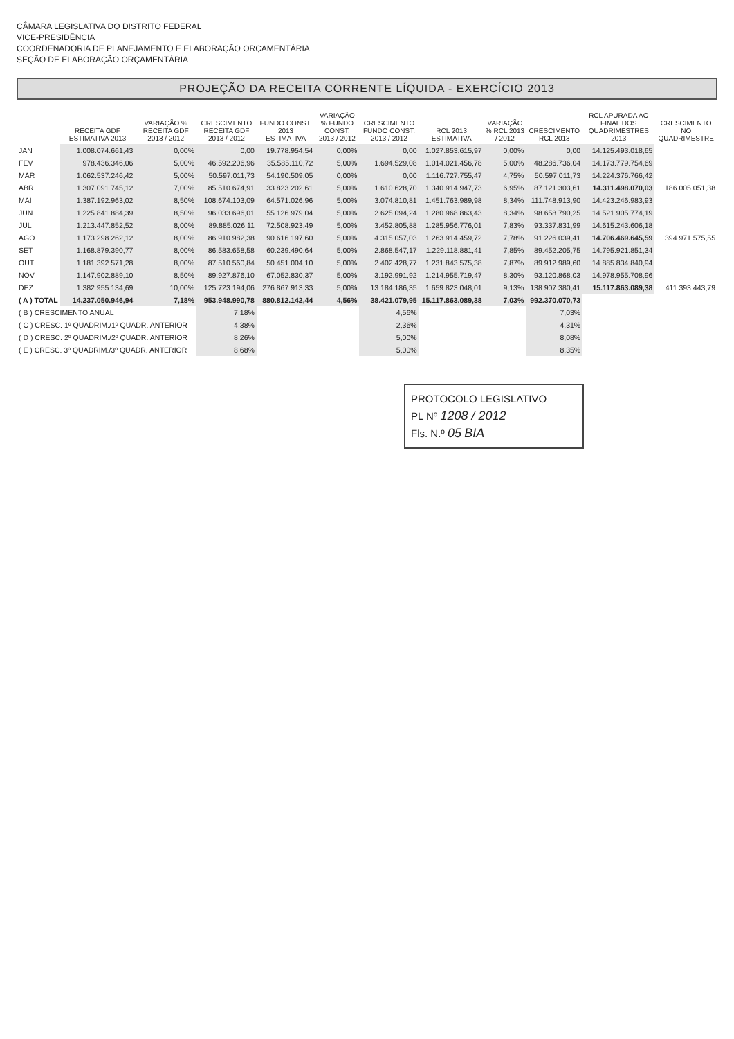CÂMARA LEGISLATIVA DO DISTRITO FEDERAL
VICE-PRESIDÊNCIA
COORDENADORIA DE PLANEJAMENTO E ELABORAÇÃO ORÇAMENTÁRIA
SEÇÃO DE ELABORAÇÃO ORÇAMENTÁRIA
PROJEÇÃO DA RECEITA CORRENTE LÍQUIDA - EXERCÍCIO 2013
| | RECEITA GDF ESTIMATIVA 2013 | VARIAÇÃO % RECEITA GDF 2013 / 2012 | CRESCIMENTO RECEITA GDF 2013 / 2012 | FUNDO CONST. 2013 ESTIMATIVA | VARIAÇÃO % FUNDO CONST. 2013 / 2012 | CRESCIMENTO FUNDO CONST. 2013 / 2012 | RCL 2013 ESTIMATIVA | VARIAÇÃO % RCL 2013 / 2012 | CRESCIMENTO RCL 2013 | RCL APURADA AO FINAL DOS QUADRIMESTRES 2013 | CRESCIMENTO NO QUADRIMESTRE |
| --- | --- | --- | --- | --- | --- | --- | --- | --- | --- | --- | --- |
| JAN | 1.008.074.661,43 | 0,00% | 0,00 | 19.778.954,54 | 0,00% | 0,00 | 1.027.853.615,97 | 0,00% | 0,00 | 14.125.493.018,65 | |
| FEV | 978.436.346,06 | 5,00% | 46.592.206,96 | 35.585.110,72 | 5,00% | 1.694.529,08 | 1.014.021.456,78 | 5,00% | 48.286.736,04 | 14.173.779.754,69 | |
| MAR | 1.062.537.246,42 | 5,00% | 50.597.011,73 | 54.190.509,05 | 0,00% | 0,00 | 1.116.727.755,47 | 4,75% | 50.597.011,73 | 14.224.376.766,42 | |
| ABR | 1.307.091.745,12 | 7,00% | 85.510.674,91 | 33.823.202,61 | 5,00% | 1.610.628,70 | 1.340.914.947,73 | 6,95% | 87.121.303,61 | 14.311.498.070,03 | 186.005.051,38 |
| MAI | 1.387.192.963,02 | 8,50% | 108.674.103,09 | 64.571.026,96 | 5,00% | 3.074.810,81 | 1.451.763.989,98 | 8,34% | 111.748.913,90 | 14.423.246.983,93 | |
| JUN | 1.225.841.884,39 | 8,50% | 96.033.696,01 | 55.126.979,04 | 5,00% | 2.625.094,24 | 1.280.968.863,43 | 8,34% | 98.658.790,25 | 14.521.905.774,19 | |
| JUL | 1.213.447.852,52 | 8,00% | 89.885.026,11 | 72.508.923,49 | 5,00% | 3.452.805,88 | 1.285.956.776,01 | 7,83% | 93.337.831,99 | 14.615.243.606,18 | |
| AGO | 1.173.298.262,12 | 8,00% | 86.910.982,38 | 90.616.197,60 | 5,00% | 4.315.057,03 | 1.263.914.459,72 | 7,78% | 91.226.039,41 | 14.706.469.645,59 | 394.971.575,55 |
| SET | 1.168.879.390,77 | 8,00% | 86.583.658,58 | 60.239.490,64 | 5,00% | 2.868.547,17 | 1.229.118.881,41 | 7,85% | 89.452.205,75 | 14.795.921.851,34 | |
| OUT | 1.181.392.571,28 | 8,00% | 87.510.560,84 | 50.451.004,10 | 5,00% | 2.402.428,77 | 1.231.843.575,38 | 7,87% | 89.912.989,60 | 14.885.834.840,94 | |
| NOV | 1.147.902.889,10 | 8,50% | 89.927.876,10 | 67.052.830,37 | 5,00% | 3.192.991,92 | 1.214.955.719,47 | 8,30% | 93.120.868,03 | 14.978.955.708,96 | |
| DEZ | 1.382.955.134,69 | 10,00% | 125.723.194,06 | 276.867.913,33 | 5,00% | 13.184.186,35 | 1.659.823.048,01 | 9,13% | 138.907.380,41 | 15.117.863.089,38 | 411.393.443,79 |
| ( A ) TOTAL | 14.237.050.946,94 | 7,18% | 953.948.990,78 | 880.812.142,44 | 4,56% | 38.421.079,95 | 15.117.863.089,38 | 7,03% | 992.370.070,73 | | |
| ( B ) CRESCIMENTO ANUAL | | | 7,18% | | | 4,56% | | | 7,03% | | |
| ( C ) CRESC. 1º QUADRIM./1º QUADR. ANTERIOR | | | 4,38% | | | 2,36% | | | 4,31% | | |
| ( D ) CRESC. 2º QUADRIM./2º QUADR. ANTERIOR | | | 8,26% | | | 5,00% | | | 8,08% | | |
| ( E ) CRESC. 3º QUADRIM./3º QUADR. ANTERIOR | | | 8,68% | | | 5,00% | | | 8,35% | | |
PROTOCOLO LEGISLATIVO
PL Nº 1208 / 2012
Fls. N.º 05 BIA